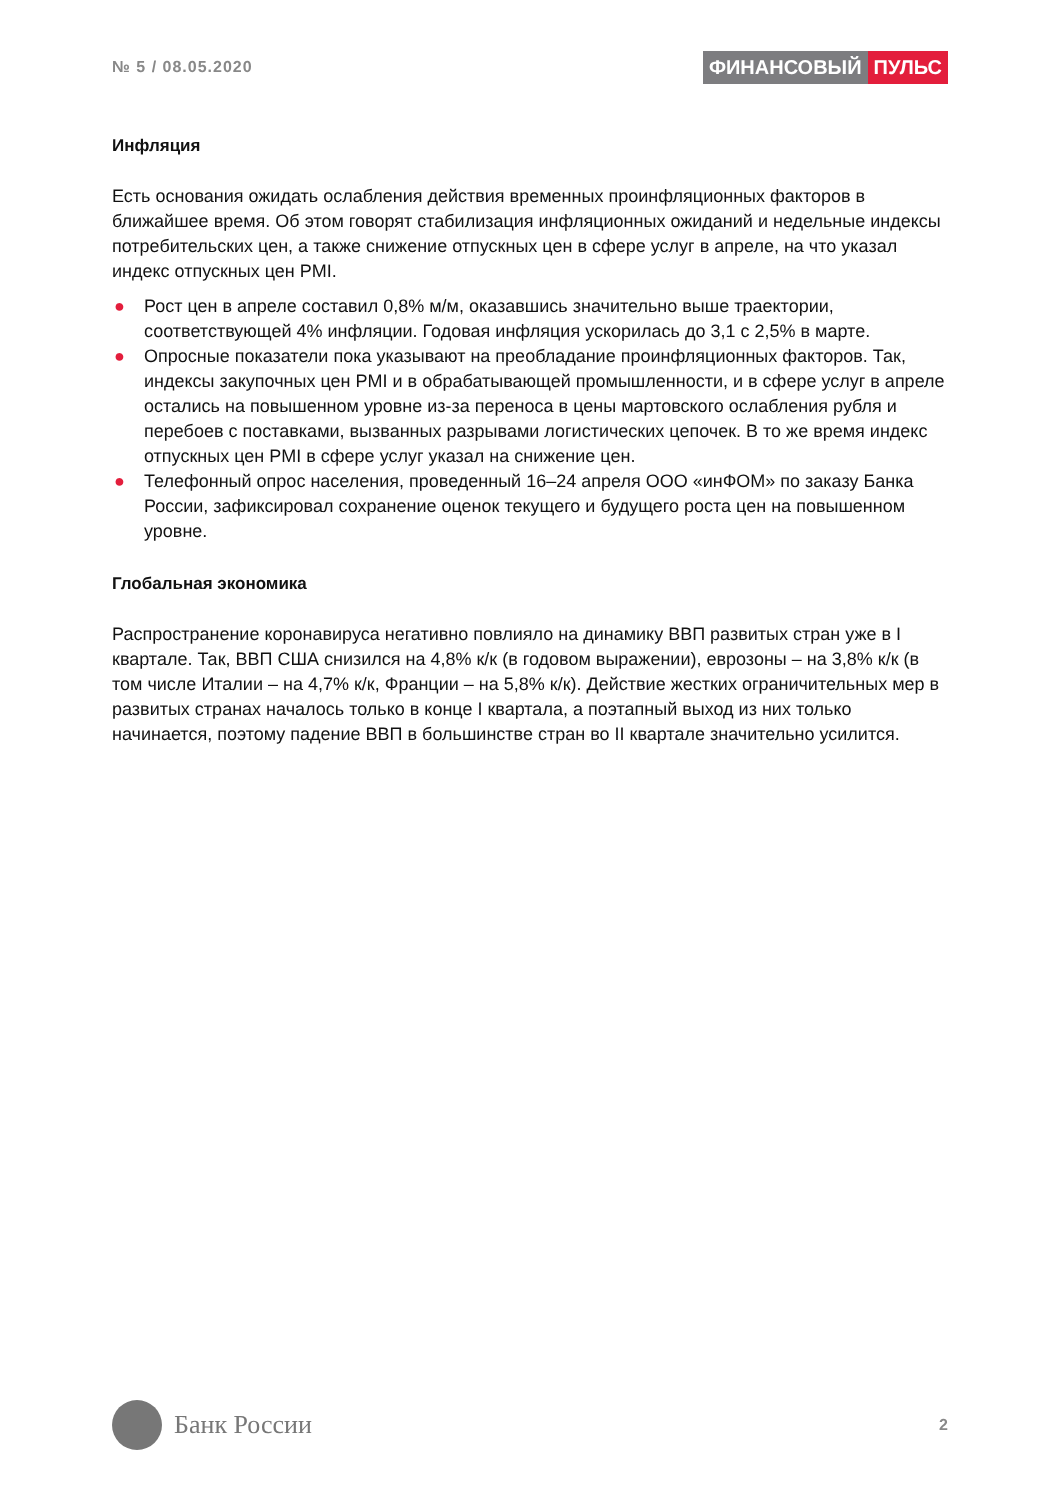№ 5 / 08.05.2020
ФИНАНСОВЫЙ ПУЛЬС
Инфляция
Есть основания ожидать ослабления действия временных проинфляционных факторов в ближайшее время. Об этом говорят стабилизация инфляционных ожиданий и недельные индексы потребительских цен, а также снижение отпускных цен в сфере услуг в апреле, на что указал индекс отпускных цен PMI.
● Рост цен в апреле составил 0,8% м/м, оказавшись значительно выше траектории, соответствующей 4% инфляции. Годовая инфляция ускорилась до 3,1 с 2,5% в марте.
● Опросные показатели пока указывают на преобладание проинфляционных факторов. Так, индексы закупочных цен PMI и в обрабатывающей промышленности, и в сфере услуг в апреле остались на повышенном уровне из-за переноса в цены мартовского ослабления рубля и перебоев с поставками, вызванных разрывами логистических цепочек. В то же время индекс отпускных цен PMI в сфере услуг указал на снижение цен.
● Телефонный опрос населения, проведенный 16–24 апреля ООО «инФОМ» по заказу Банка России, зафиксировал сохранение оценок текущего и будущего роста цен на повышенном уровне.
Глобальная экономика
Распространение коронавируса негативно повлияло на динамику ВВП развитых стран уже в I квартале. Так, ВВП США снизился на 4,8% к/к (в годовом выражении), еврозоны – на 3,8% к/к (в том числе Италии – на 4,7% к/к, Франции – на 5,8% к/к). Действие жестких ограничительных мер в развитых странах началось только в конце I квартала, а поэтапный выход из них только начинается, поэтому падение ВВП в большинстве стран во II квартале значительно усилится.
Банк России
2